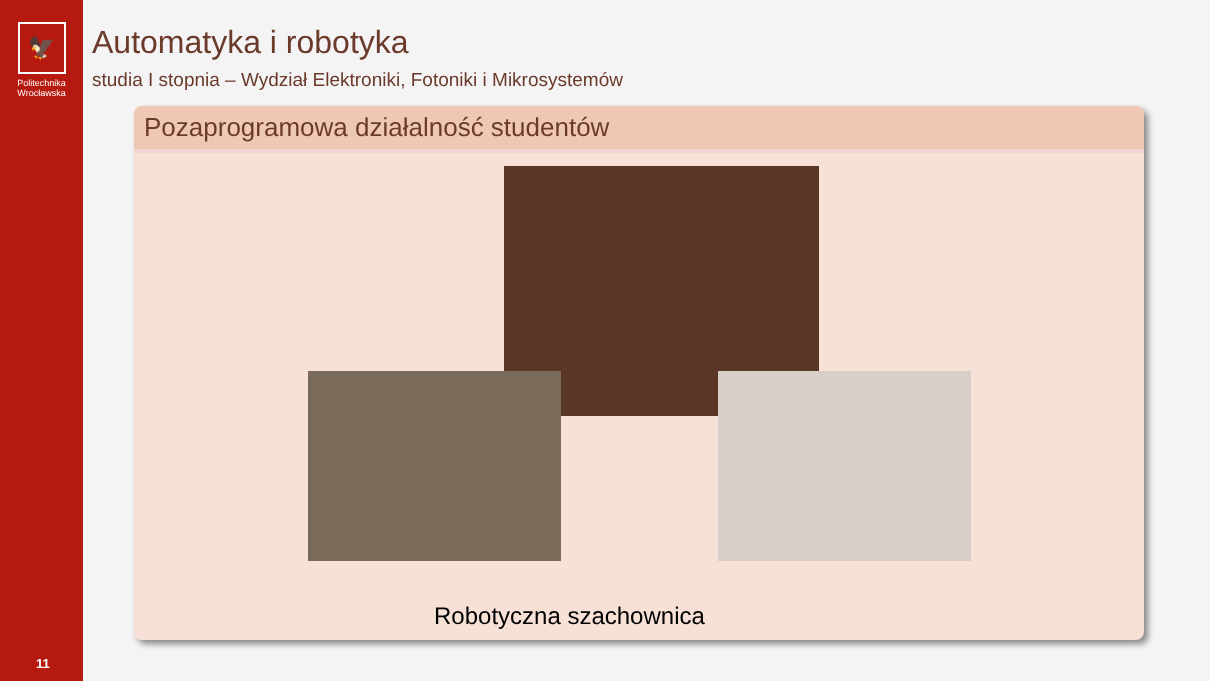🦅
Politechnika
Wrocławska
11
Automatyka i robotyka
studia I stopnia – Wydział Elektroniki, Fotoniki i Mikrosystemów
Pozaprogramowa działalność studentów
Robotyczna szachownica